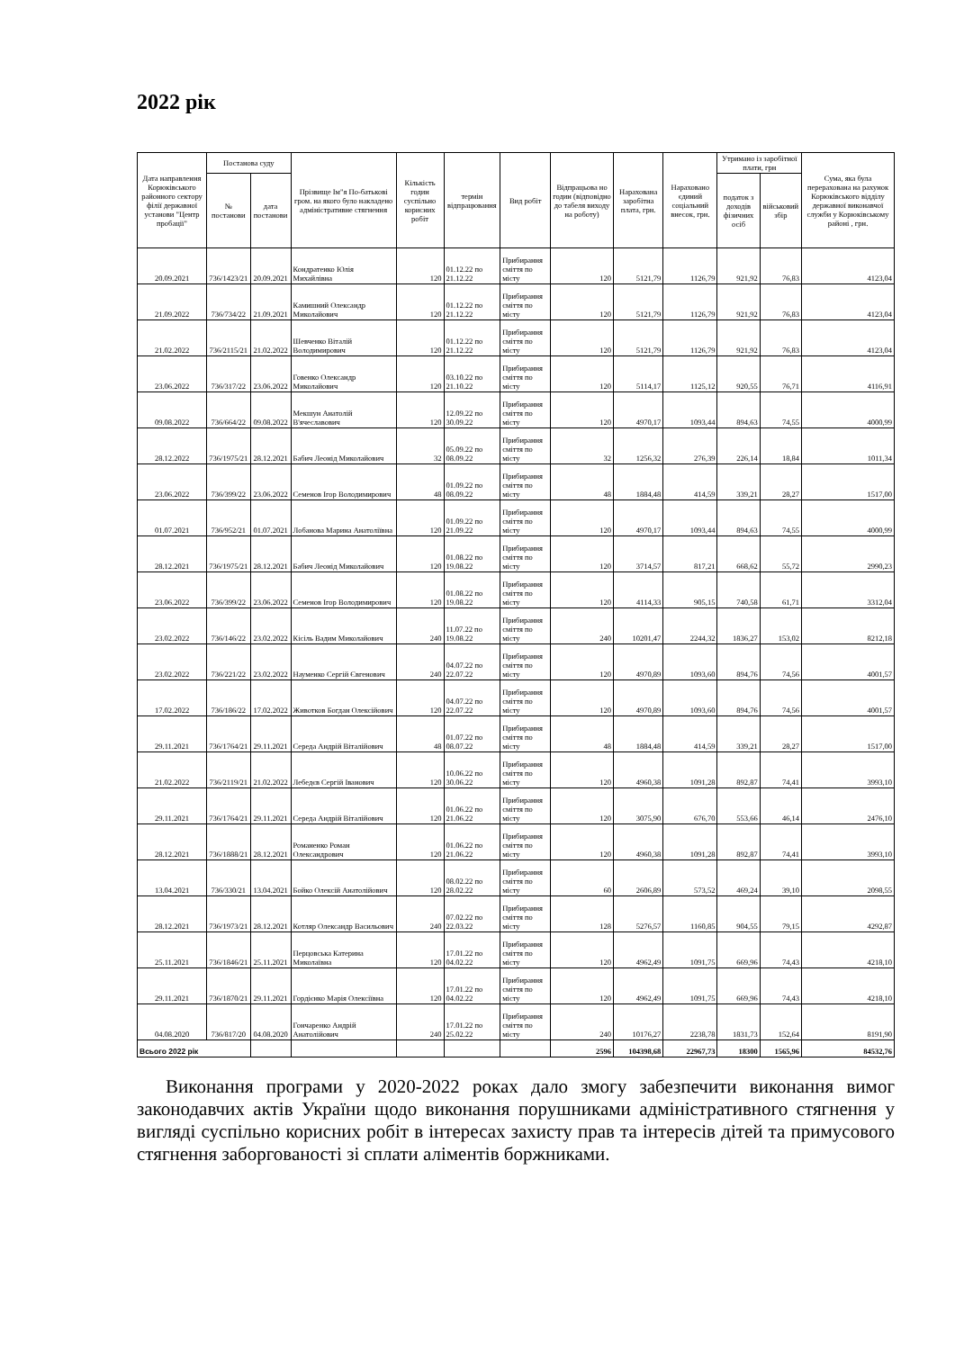2022 рік
| Дата направлення Корюківського районного сектору філії державної установи "Центр пробації" | Постанова суду | | Прізвище Ім"я По-батькові гром. на якого було накладено адміністративне стягнення | Кількість годин суспільно корисних робіт | термін відпрацювання | Вид робіт | Відпрацьова но годин (відповідно до табеля виходу на роботу) | Нарахована заробітна плата, грн. | Нараховано єдиний соціальний внесок, грн. | Утримано із заробітної плати, грн | | Сума, яка була перерахована на рахунок Корюківського відділу державної виконавчої служби у Корюківському районі , грн. |
| --- | --- | --- | --- | --- | --- | --- | --- | --- | --- | --- | --- | --- |
| | № постанови | дата постанови | | | | | | | | податок з доходів фізичних осіб | військовий збір | |
| 20.09.2021 | 736/1423/21 | 20.09.2021 | Кондратенко Юлія Михайлівна | 120 | 01.12.22 по 21.12.22 | Прибирання сміття по місту | 120 | 5121,79 | 1126,79 | 921,92 | 76,83 | 4123,04 |
| 21.09.2022 | 736/734/22 | 21.09.2021 | Камишний Олександр Миколайович | 120 | 01.12.22 по 21.12.22 | Прибирання сміття по місту | 120 | 5121,79 | 1126,79 | 921,92 | 76,83 | 4123,04 |
| 21.02.2022 | 736/2115/21 | 21.02.2022 | Шевченко Віталій Володимирович | 120 | 01.12.22 по 21.12.22 | Прибирання сміття по місту | 120 | 5121,79 | 1126,79 | 921,92 | 76,83 | 4123,04 |
| 23.06.2022 | 736/317/22 | 23.06.2022 | Говенко Олександр Миколайович | 120 | 03.10.22 по 21.10.22 | Прибирання сміття по місту | 120 | 5114,17 | 1125,12 | 920,55 | 76,71 | 4116,91 |
| 09.08.2022 | 736/664/22 | 09.08.2022 | Мекшун Анатолій В'ячеславович | 120 | 12.09.22 по 30.09.22 | Прибирання сміття по місту | 120 | 4970,17 | 1093,44 | 894,63 | 74,55 | 4000,99 |
| 28.12.2022 | 736/1975/21 | 28.12.2021 | Бабич Леонід Миколайович | 32 | 05.09.22 по 08.09.22 | Прибирання сміття по місту | 32 | 1256,32 | 276,39 | 226,14 | 18,84 | 1011,34 |
| 23.06.2022 | 736/399/22 | 23.06.2022 | Семенов Ігор Володимирович | 48 | 01.09.22 по 08.09.22 | Прибирання сміття по місту | 48 | 1884,48 | 414,59 | 339,21 | 28,27 | 1517,00 |
| 01.07.2021 | 736/952/21 | 01.07.2021 | Лобанова Марина Анатоліївна | 120 | 01.09.22 по 21.09.22 | Прибирання сміття по місту | 120 | 4970,17 | 1093,44 | 894,63 | 74,55 | 4000,99 |
| 28.12.2021 | 736/1975/21 | 28.12.2021 | Бабич Леонід Миколайович | 120 | 01.08.22 по 19.08.22 | Прибирання сміття по місту | 120 | 3714,57 | 817,21 | 668,62 | 55,72 | 2990,23 |
| 23.06.2022 | 736/399/22 | 23.06.2022 | Семенов Ігор Володимирович | 120 | 01.08.22 по 19.08.22 | Прибирання сміття по місту | 120 | 4114,33 | 905,15 | 740,58 | 61,71 | 3312,04 |
| 23.02.2022 | 736/146/22 | 23.02.2022 | Кісіль Вадим Миколайович | 240 | 11.07.22 по 19.08.22 | Прибирання сміття по місту | 240 | 10201,47 | 2244,32 | 1836,27 | 153,02 | 8212,18 |
| 23.02.2022 | 736/221/22 | 23.02.2022 | Науменко Сергій Євгенович | 240 | 04.07.22 по 22.07.22 | Прибирання сміття по місту | 120 | 4970,89 | 1093,60 | 894,76 | 74,56 | 4001,57 |
| 17.02.2022 | 736/186/22 | 17.02.2022 | Животков Богдан Олексійович | 120 | 04.07.22 по 22.07.22 | Прибирання сміття по місту | 120 | 4970,89 | 1093,60 | 894,76 | 74,56 | 4001,57 |
| 29.11.2021 | 736/1764/21 | 29.11.2021 | Середа Андрій Віталійович | 48 | 01.07.22 по 08.07.22 | Прибирання сміття по місту | 48 | 1884,48 | 414,59 | 339,21 | 28,27 | 1517,00 |
| 21.02.2022 | 736/2119/21 | 21.02.2022 | Лебедєв Сергій Іванович | 120 | 10.06.22 по 30.06.22 | Прибирання сміття по місту | 120 | 4960,38 | 1091,28 | 892,87 | 74,41 | 3993,10 |
| 29.11.2021 | 736/1764/21 | 29.11.2021 | Середа Андрій Віталійович | 120 | 01.06.22 по 21.06.22 | Прибирання сміття по місту | 120 | 3075,90 | 676,70 | 553,66 | 46,14 | 2476,10 |
| 28.12.2021 | 736/1888/21 | 28.12.2021 | Романенко Роман Олександрович | 120 | 01.06.22 по 21.06.22 | Прибирання сміття по місту | 120 | 4960,38 | 1091,28 | 892,87 | 74,41 | 3993,10 |
| 13.04.2021 | 736/330/21 | 13.04.2021 | Бойко Олексій Анатолійович | 120 | 08.02.22 по 28.02.22 | Прибирання сміття по місту | 60 | 2606,89 | 573,52 | 469,24 | 39,10 | 2098,55 |
| 28.12.2021 | 736/1973/21 | 28.12.2021 | Котляр Олександр Васильович | 240 | 07.02.22 по 22.03.22 | Прибирання сміття по місту | 128 | 5276,57 | 1160,85 | 904,55 | 79,15 | 4292,87 |
| 25.11.2021 | 736/1846/21 | 25.11.2021 | Перцовська Катерина Миколаївна | 120 | 17.01.22 по 04.02.22 | Прибирання сміття по місту | 120 | 4962,49 | 1091,75 | 669,96 | 74,43 | 4218,10 |
| 29.11.2021 | 736/1870/21 | 29.11.2021 | Гордієнко Марія Олексіївна | 120 | 17.01.22 по 04.02.22 | Прибирання сміття по місту | 120 | 4962,49 | 1091,75 | 669,96 | 74,43 | 4218,10 |
| 04.08.2020 | 736/817/20 | 04.08.2020 | Гончаренко Андрій Анатолійович | 240 | 17.01.22 по 25.02.22 | Прибирання сміття по місту | 240 | 10176,27 | 2238,78 | 1831,73 | 152,64 | 8191,90 |
| Всього 2022 рік | | | | | | | 2596 | 104398,68 | 22967,73 | 18300 | 1565,96 | 84532,76 |
Виконання програми у 2020-2022 роках дало змогу забезпечити виконання вимог законодавчих актів України щодо виконання порушниками адміністративного стягнення у вигляді суспільно корисних робіт в інтересах захисту прав та інтересів дітей та примусового стягнення заборгованості зі сплати аліментів боржниками.